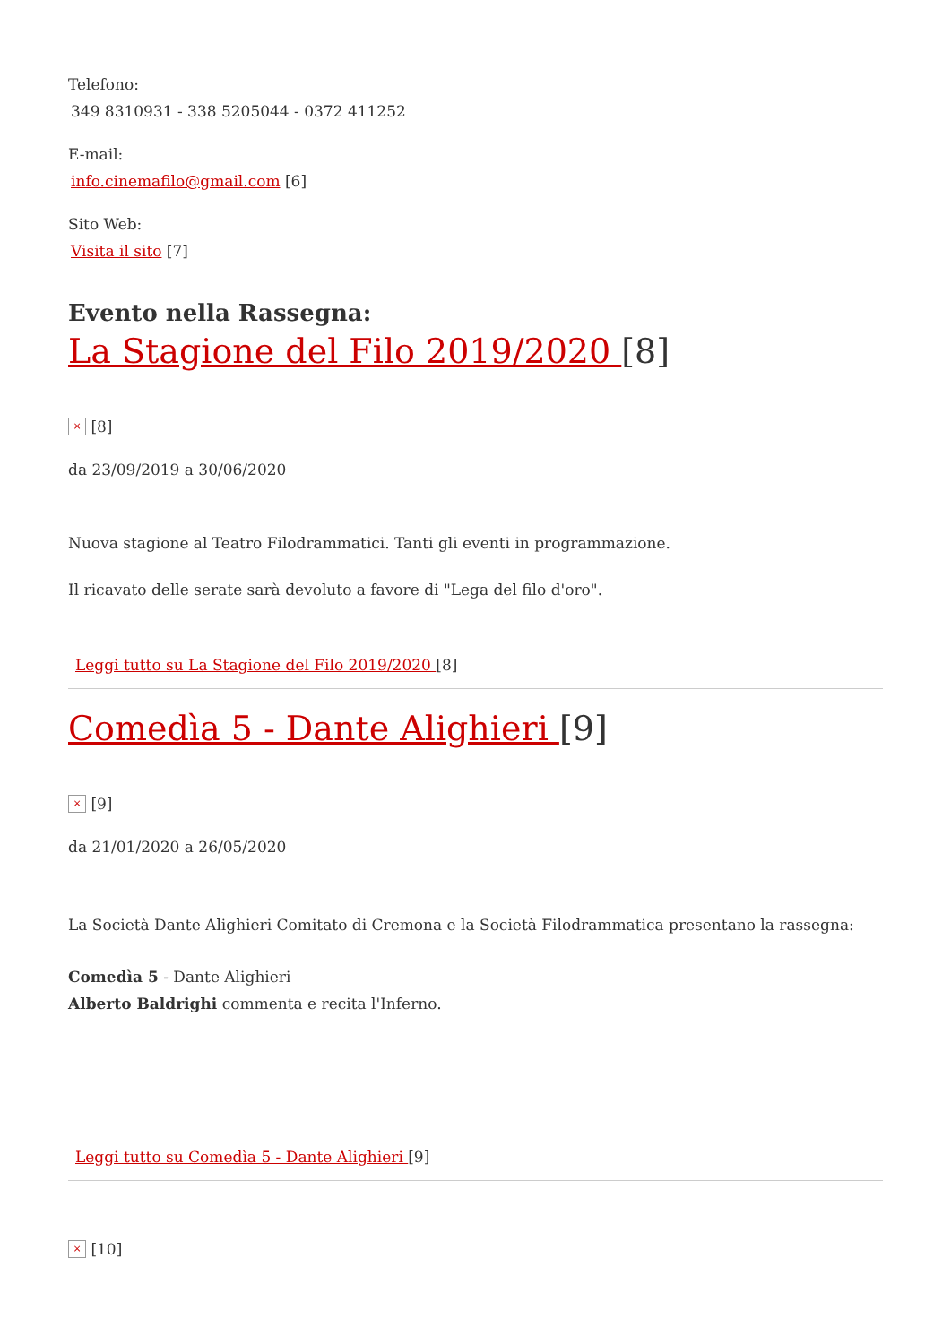Telefono:
349 8310931 - 338 5205044 - 0372 411252
E-mail:
info.cinemafilo@gmail.com [6]
Sito Web:
Visita il sito [7]
Evento nella Rassegna:
La Stagione del Filo 2019/2020 [8]
× [8]
da 23/09/2019 a 30/06/2020
Nuova stagione al Teatro Filodrammatici. Tanti gli eventi in programmazione.
Il ricavato delle serate sarà devoluto a favore di "Lega del filo d'oro".
Leggi tutto su La Stagione del Filo 2019/2020 [8]
Comedìa 5 - Dante Alighieri [9]
× [9]
da 21/01/2020 a 26/05/2020
La Società Dante Alighieri Comitato di Cremona e la Società Filodrammatica presentano la rassegna:
Comedìa 5 - Dante Alighieri
Alberto Baldrighi commenta e recita l'Inferno.
Leggi tutto su Comedìa 5 - Dante Alighieri [9]
× [10]